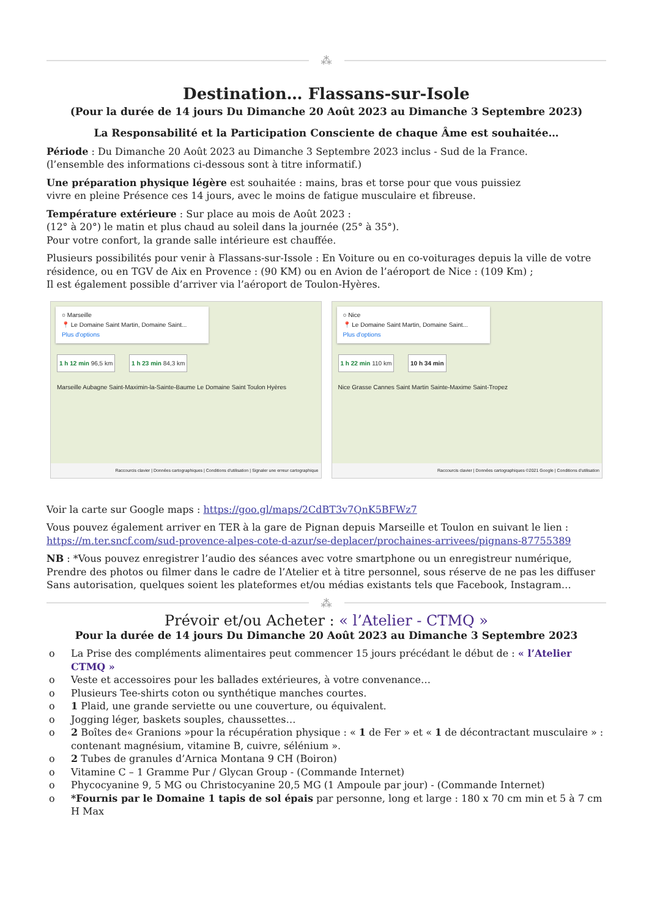⁂
Destination… Flassans-sur-Isole
(Pour la durée de 14 jours Du Dimanche 20 Août 2023 au Dimanche 3 Septembre 2023)
La Responsabilité et la Participation Consciente de chaque Âme est souhaitée…
Période : Du Dimanche 20 Août 2023 au Dimanche 3 Septembre 2023 inclus - Sud de la France.
(l’ensemble des informations ci-dessous sont à titre informatif.)
Une préparation physique légère est souhaitée : mains, bras et torse pour que vous puissiez
vivre en pleine Présence ces 14 jours, avec le moins de fatigue musculaire et fibreuse.
Température extérieure : Sur place au mois de Août 2023 :
(12° à 20°) le matin et plus chaud au soleil dans la journée (25° à 35°).
Pour votre confort, la grande salle intérieure est chauffée.
Plusieurs possibilités pour venir à Flassans-sur-Issole : En Voiture ou en co-voiturages depuis la ville de votre résidence, ou en TGV de Aix en Provence : (90 KM) ou en Avion de l’aéroport de Nice : (109 Km) ;
Il est également possible d’arriver via l’aéroport de Toulon-Hyères.
○ Marseille
📍 Le Domaine Saint Martin, Domaine Saint...
Plus d'options
1 h 12 min 96,5 km 1 h 23 min 84,3 km
Marseille Aubagne Saint-Maximin-la-Sainte-Baume Le Domaine Saint Toulon Hyères
Raccourcis clavier | Données cartographiques | Conditions d'utilisation | Signaler une erreur cartographique
○ Nice
📍 Le Domaine Saint Martin, Domaine Saint...
Plus d'options
1 h 22 min 110 km 10 h 34 min
Nice Grasse Cannes Saint Martin Sainte-Maxime Saint-Tropez
Raccourcis clavier | Données cartographiques ©2021 Google | Conditions d'utilisation
Voir la carte sur Google maps : https://goo.gl/maps/2CdBT3v7QnK5BFWz7
Vous pouvez également arriver en TER à la gare de Pignan depuis Marseille et Toulon en suivant le lien :
https://m.ter.sncf.com/sud-provence-alpes-cote-d-azur/se-deplacer/prochaines-arrivees/pignans-87755389
NB : *Vous pouvez enregistrer l’audio des séances avec votre smartphone ou un enregistreur numérique,
Prendre des photos ou filmer dans le cadre de l’Atelier et à titre personnel, sous réserve de ne pas les diffuser
Sans autorisation, quelques soient les plateformes et/ou médias existants tels que Facebook, Instagram…
⁂
Prévoir et/ou Acheter : « l’Atelier - CTMQ »
Pour la durée de 14 jours Du Dimanche 20 Août 2023 au Dimanche 3 Septembre 2023
o La Prise des compléments alimentaires peut commencer 15 jours précédant le début de : « l’Atelier CTMQ »
o Veste et accessoires pour les ballades extérieures, à votre convenance…
o Plusieurs Tee-shirts coton ou synthétique manches courtes.
o 1 Plaid, une grande serviette ou une couverture, ou équivalent.
o Jogging léger, baskets souples, chaussettes…
o 2 Boîtes de« Granions »pour la récupération physique : « 1 de Fer » et « 1 de décontractant musculaire » : contenant magnésium, vitamine B, cuivre, sélénium ».
o 2 Tubes de granules d’Arnica Montana 9 CH (Boiron)
o Vitamine C – 1 Gramme Pur / Glycan Group - (Commande Internet)
o Phycocyanine 9, 5 MG ou Christocyanine 20,5 MG (1 Ampoule par jour) - (Commande Internet)
o *Fournis par le Domaine 1 tapis de sol épais par personne, long et large : 180 x 70 cm min et 5 à 7 cm H Max